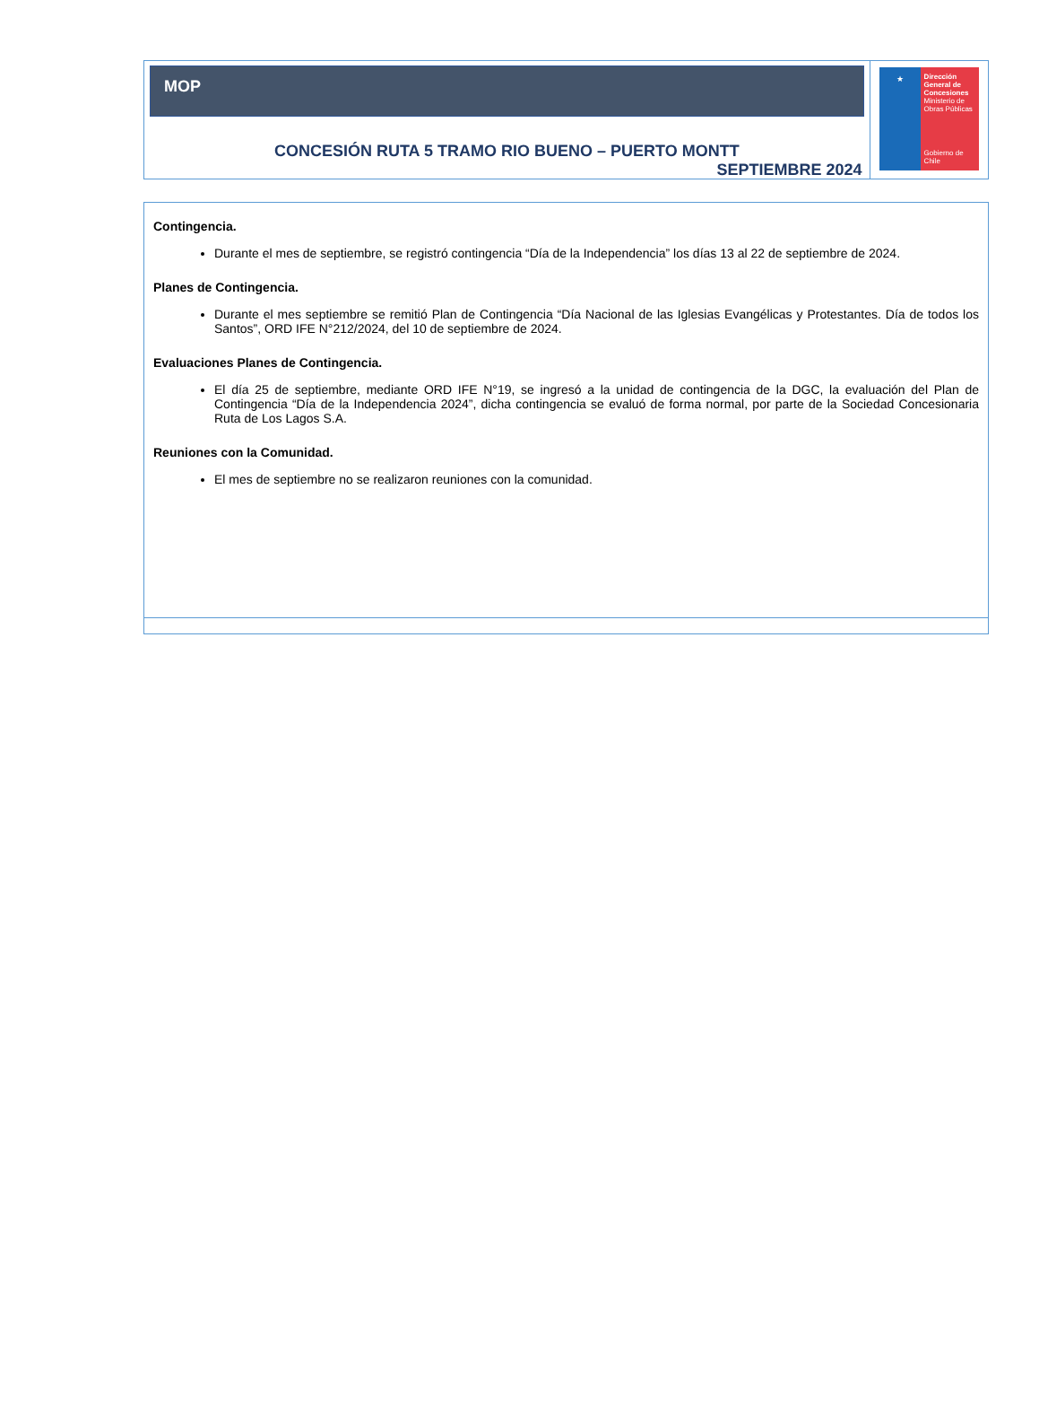MOP
CONCESIÓN RUTA 5 TRAMO RIO BUENO – PUERTO MONTT
SEPTIEMBRE 2024
★ Dirección General de Concesiones
Ministerio de Obras Públicas
Gobierno de Chile
Contingencia.
Durante el mes de septiembre, se registró contingencia “Día de la Independencia” los días 13 al 22 de septiembre de 2024.
Planes de Contingencia.
Durante el mes septiembre se remitió Plan de Contingencia “Día Nacional de las Iglesias Evangélicas y Protestantes. Día de todos los Santos”, ORD IFE N°212/2024, del 10 de septiembre de 2024.
Evaluaciones Planes de Contingencia.
El día 25 de septiembre, mediante ORD IFE N°19, se ingresó a la unidad de contingencia de la DGC, la evaluación del Plan de Contingencia “Día de la Independencia 2024”, dicha contingencia se evaluó de forma normal, por parte de la Sociedad Concesionaria Ruta de Los Lagos S.A.
Reuniones con la Comunidad.
El mes de septiembre no se realizaron reuniones con la comunidad.